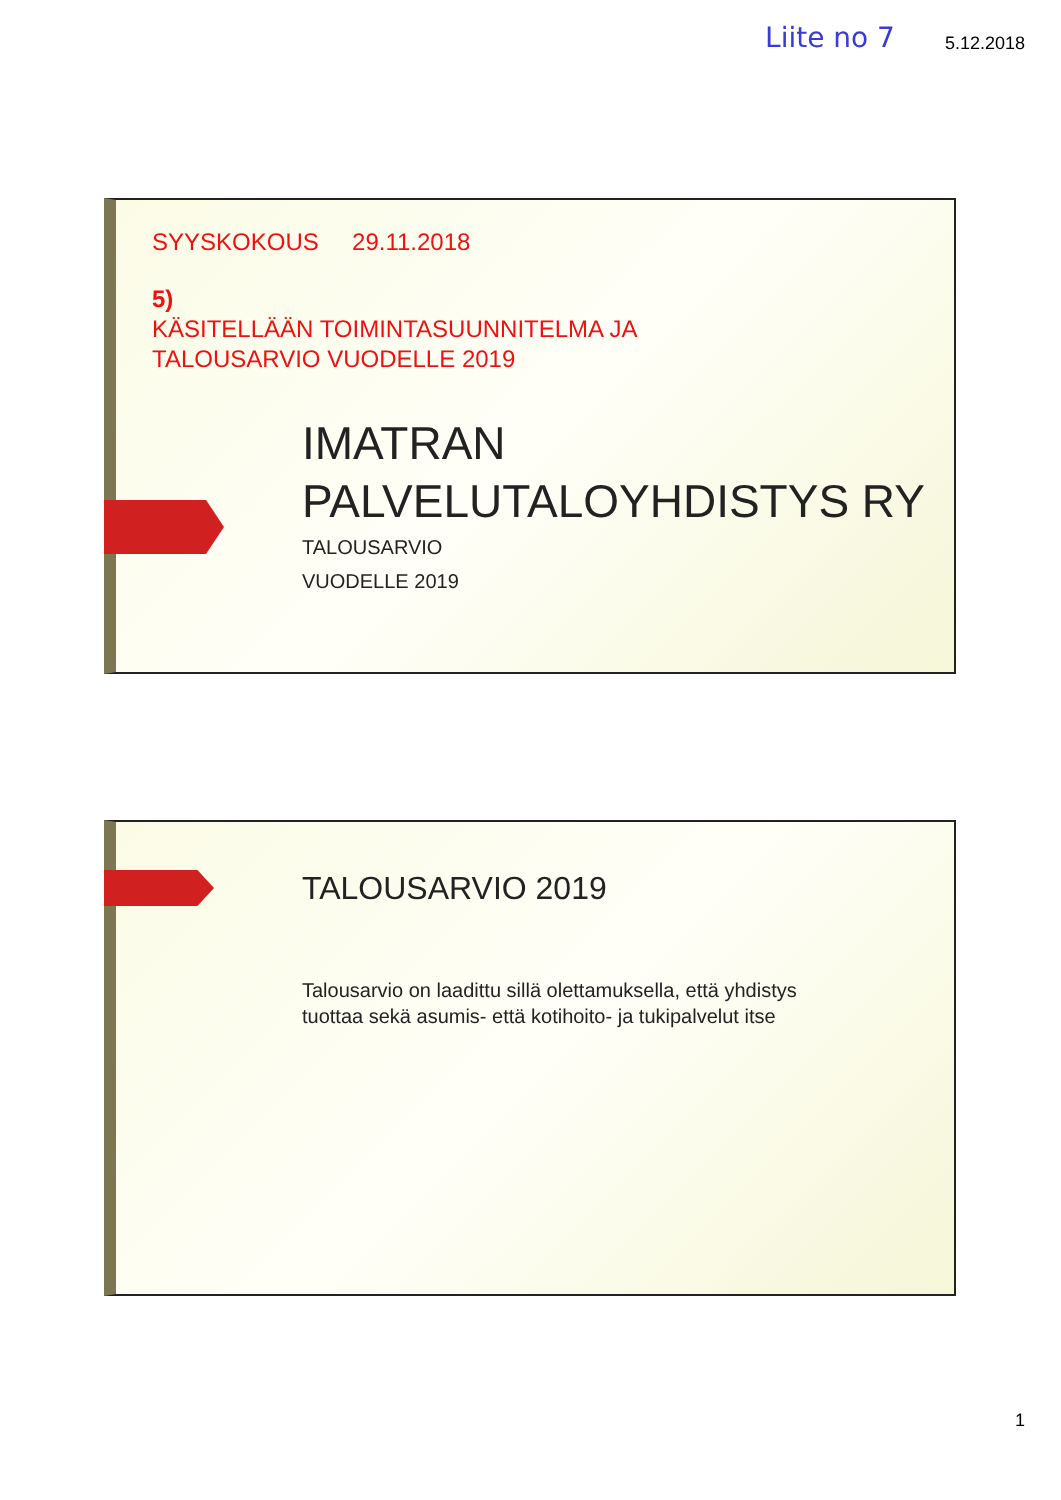Liite no 7 5.12.2018
SYYSKOKOUS 29.11.2018
5)
KÄSITELLÄÄN TOIMINTASUUNNITELMA JA
TALOUSARVIO VUODELLE 2019
IMATRAN
PALVELUTALOYHDISTYS RY
TALOUSARVIO
VUODELLE 2019
TALOUSARVIO 2019
Talousarvio on laadittu sillä olettamuksella, että yhdistys
tuottaa sekä asumis- että kotihoito- ja tukipalvelut itse
1